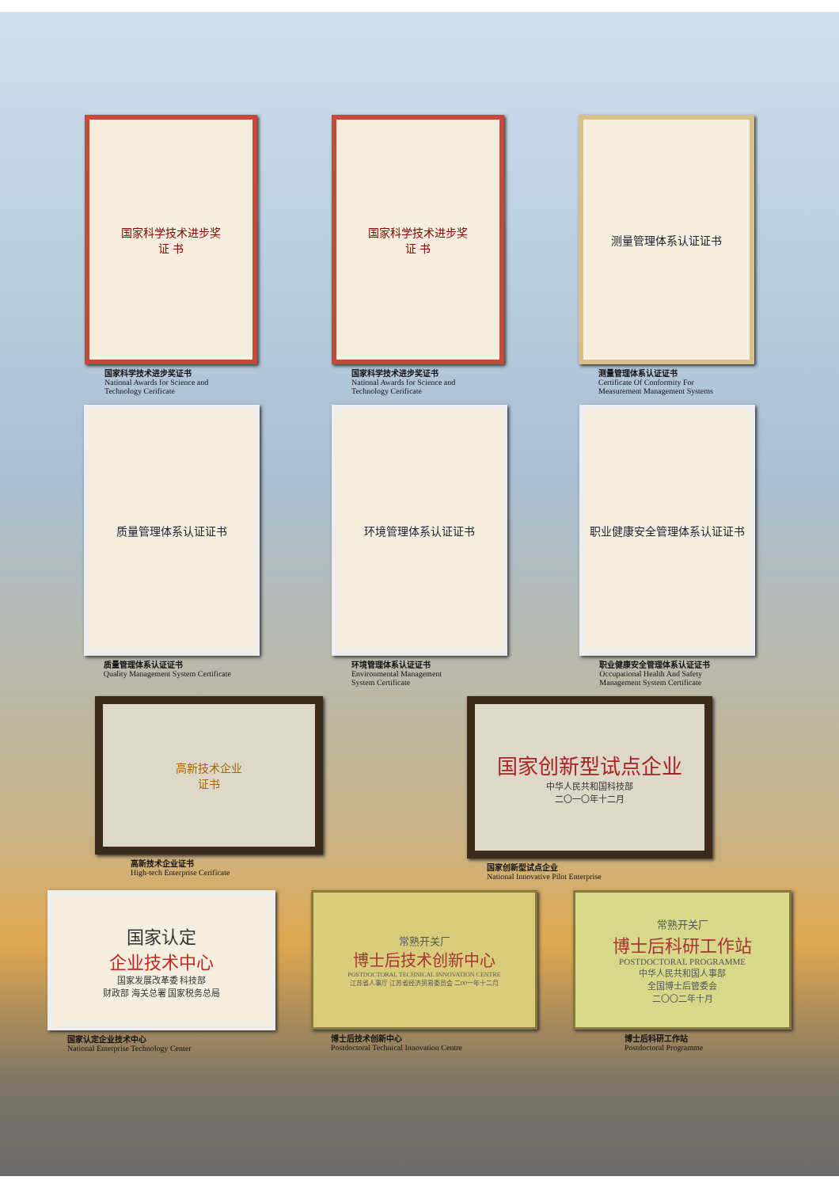国家科学技术进步奖
证 书
国家科学技术进步奖证书
National Awards for Science and
Technology Cerificate
国家科学技术进步奖
证 书
国家科学技术进步奖证书
National Awards for Science and
Technology Cerificate
测量管理体系认证证书
测量管理体系认证证书
Certificate Of Conformity For
Measurement Management Systems
质量管理体系认证证书
质量管理体系认证证书
Quality Management System Certificate
环境管理体系认证证书
环境管理体系认证证书
Environmental Management
System Certificate
职业健康安全管理体系认证证书
职业健康安全管理体系认证证书
Occupational Health And Safety
Management System Certificate
高新技术企业
证书
高新技术企业证书
High-tech Enterprise Cerificate
国家创新型试点企业
中华人民共和国科技部
二〇一〇年十二月
国家创新型试点企业
National Innovative Pilot Enterprise
国家认定
企业技术中心
国家发展改革委 科技部
财政部 海关总署 国家税务总局
国家认定企业技术中心
National Enterprise Technology Center
常熟开关厂
博士后技术创新中心
POSTDOCTORAL TECHNICAL INNOVATION CENTRE
江苏省人事厅 江苏省经济贸易委员会 二00一年十二月
博士后技术创新中心
Postdoctoral Technical Innovation Centre
常熟开关厂
博士后科研工作站
POSTDOCTORAL PROGRAMME
中华人民共和国人事部
全国博士后管委会
二〇〇二年十月
博士后科研工作站
Postdoctoral Programme